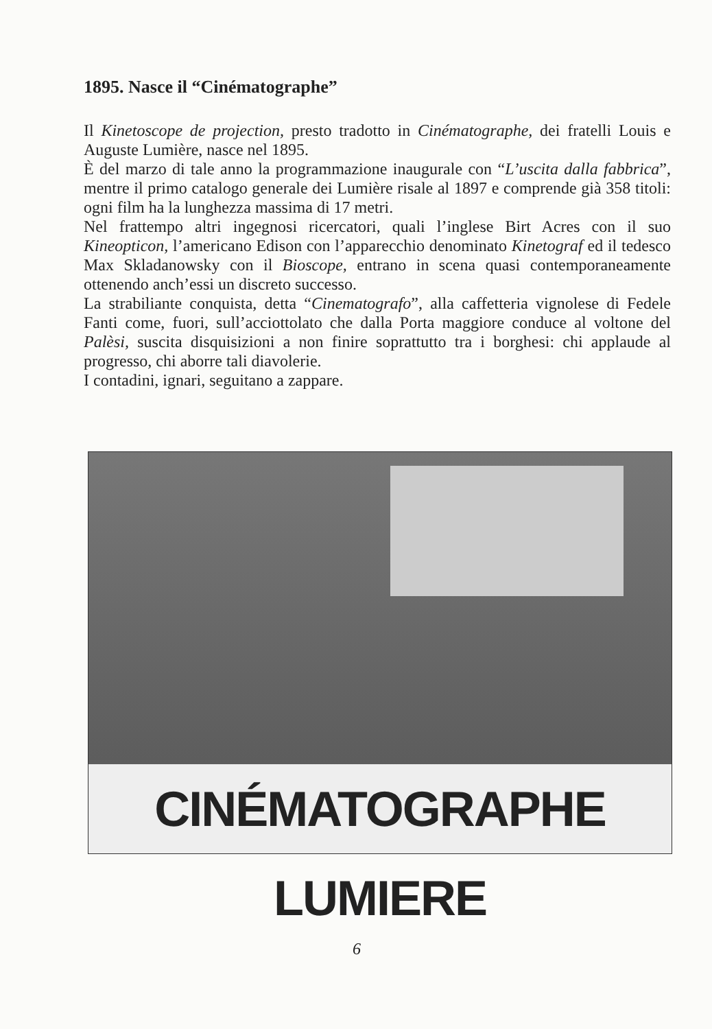1895. Nasce il “Cinématographe”
Il Kinetoscope de projection, presto tradotto in Cinématographe, dei fratelli Louis e Auguste Lumière, nasce nel 1895.
È del marzo di tale anno la programmazione inaugurale con “L’uscita dalla fabbrica”, mentre il primo catalogo generale dei Lumière risale al 1897 e comprende già 358 titoli: ogni film ha la lunghezza massima di 17 metri.
Nel frattempo altri ingegnosi ricercatori, quali l’inglese Birt Acres con il suo Kineopticon, l’americano Edison con l’apparecchio denominato Kinetograf ed il tedesco Max Skladanowsky con il Bioscope, entrano in scena quasi contemporaneamente ottenendo anch’essi un discreto successo.
La strabiliante conquista, detta “Cinematografo”, alla caffetteria vignolese di Fedele Fanti come, fuori, sull’acciottolato che dalla Porta maggiore conduce al voltone del Palèsi, suscita disquisizioni a non finire soprattutto tra i borghesi: chi applaude al progresso, chi aborre tali diavolerie.
I contadini, ignari, seguitano a zappare.
CINÉMATOGRAPHE LUMIERE
6